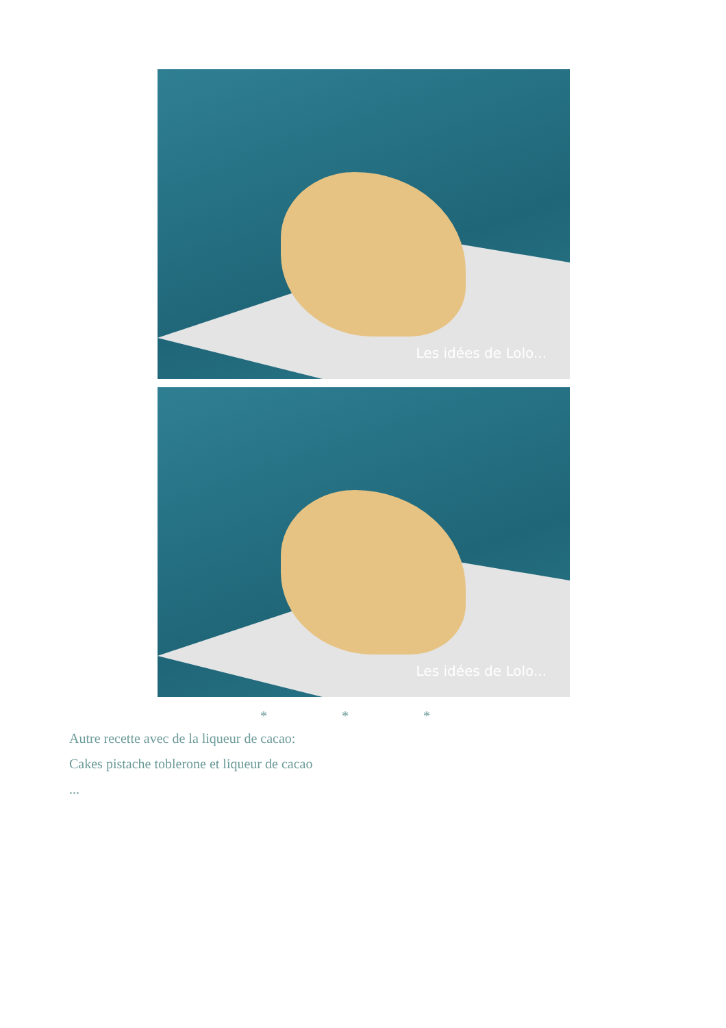Les idées de Lolo...
Les idées de Lolo...
* * *
Autre recette avec de la liqueur de cacao:
Cakes pistache toblerone et liqueur de cacao
...